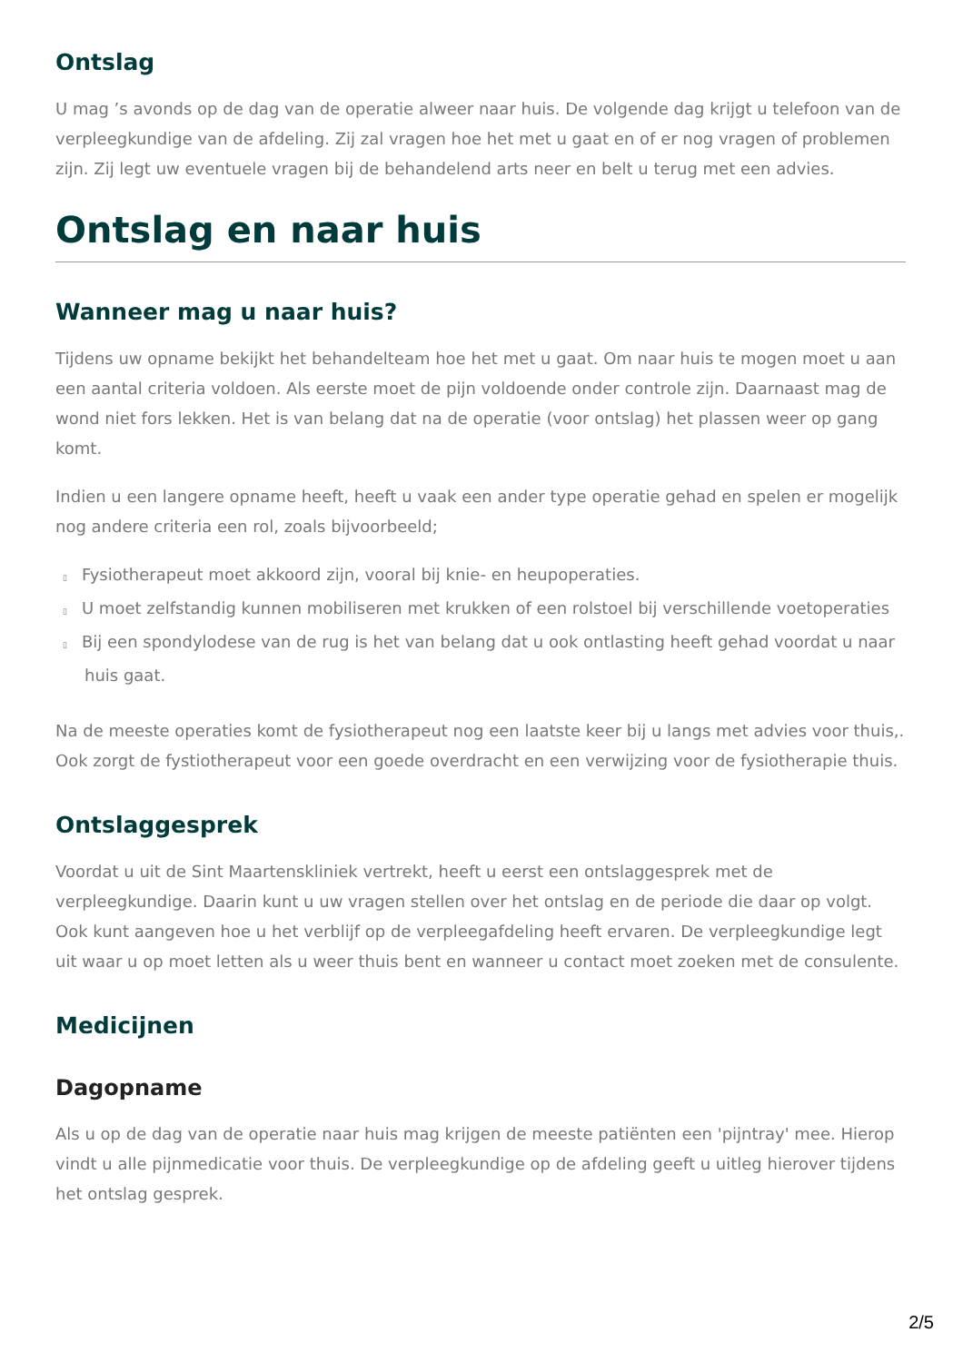Ontslag
U mag ’s avonds op de dag van de operatie alweer naar huis. De volgende dag krijgt u telefoon van de verpleegkundige van de afdeling. Zij zal vragen hoe het met u gaat en of er nog vragen of problemen zijn. Zij legt uw eventuele vragen bij de behandelend arts neer en belt u terug met een advies.
Ontslag en naar huis
Wanneer mag u naar huis?
Tijdens uw opname bekijkt het behandelteam hoe het met u gaat. Om naar huis te mogen moet u aan een aantal criteria voldoen. Als eerste moet de pijn voldoende onder controle zijn. Daarnaast mag de wond niet fors lekken. Het is van belang dat na de operatie (voor ontslag) het plassen weer op gang komt.
Indien u een langere opname heeft, heeft u vaak een ander type operatie gehad en spelen er mogelijk nog andere criteria een rol, zoals bijvoorbeeld;
▯ Fysiotherapeut moet akkoord zijn, vooral bij knie- en heupoperaties.
▯ U moet zelfstandig kunnen mobiliseren met krukken of een rolstoel bij verschillende voetoperaties
▯ Bij een spondylodese van de rug is het van belang dat u ook ontlasting heeft gehad voordat u naar huis gaat.
Na de meeste operaties komt de fysiotherapeut nog een laatste keer bij u langs met advies voor thuis,. Ook zorgt de fystiotherapeut voor een goede overdracht en een verwijzing voor de fysiotherapie thuis.
Ontslaggesprek
Voordat u uit de Sint Maartenskliniek vertrekt, heeft u eerst een ontslaggesprek met de verpleegkundige. Daarin kunt u uw vragen stellen over het ontslag en de periode die daar op volgt. Ook kunt aangeven hoe u het verblijf op de verpleegafdeling heeft ervaren. De verpleegkundige legt uit waar u op moet letten als u weer thuis bent en wanneer u contact moet zoeken met de consulente.
Medicijnen
Dagopname
Als u op de dag van de operatie naar huis mag krijgen de meeste patiënten een 'pijntray' mee. Hierop vindt u alle pijnmedicatie voor thuis. De verpleegkundige op de afdeling geeft u uitleg hierover tijdens het ontslag gesprek.
2/5